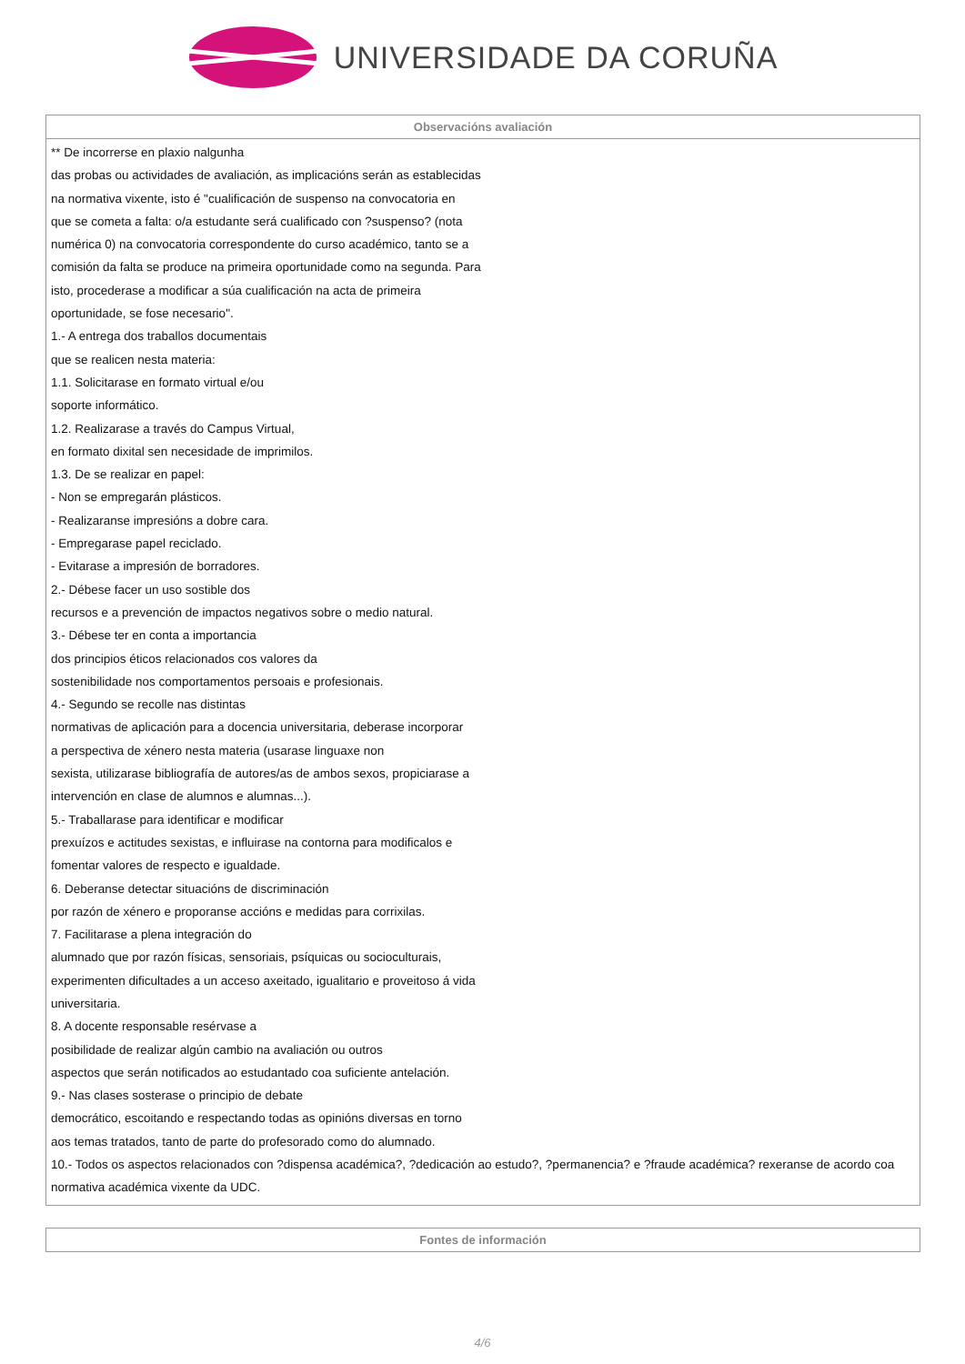UNIVERSIDADE DA CORUÑA
| Observacións avaliación |
| --- |
| ** De incorrerse en plaxio nalgunha das probas ou actividades de avaliación, as implicacións serán as establecidas na normativa vixente, isto é "cualificación de suspenso na convocatoria en que se cometa a falta: o/a estudante será cualificado con ?suspenso? (nota numérica 0) na convocatoria correspondente do curso académico, tanto se a comisión da falta se produce na primeira oportunidade como na segunda. Para isto, procederase a modificar a súa cualificación na acta de primeira oportunidade, se fose necesario". 1.- A entrega dos traballos documentais que se realicen nesta materia: 1.1. Solicitarase en formato virtual e/ou soporte informático. 1.2. Realizarase a través do Campus Virtual, en formato dixital sen necesidade de imprimilos. 1.3. De se realizar en papel: - Non se empregarán plásticos. - Realizaranse impresións a dobre cara. - Empregarase papel reciclado. - Evitarase a impresión de borradores. 2.- Débese facer un uso sostible dos recursos e a prevención de impactos negativos sobre o medio natural. 3.- Débese ter en conta a importancia dos principios éticos relacionados cos valores da sostenibilidade nos comportamentos persoais e profesionais. 4.- Segundo se recolle nas distintas normativas de aplicación para a docencia universitaria, deberase incorporar a perspectiva de xénero nesta materia (usarase linguaxe non sexista, utilizarase bibliografía de autores/as de ambos sexos, propiciarase a intervención en clase de alumnos e alumnas...). 5.- Traballarase para identificar e modificar prexuízos e actitudes sexistas, e influirase na contorna para modificalos e fomentar valores de respecto e igualdade. 6. Deberanse detectar situacións de discriminación por razón de xénero e proporanse accións e medidas para corrixilas. 7. Facilitarase a plena integración do alumnado que por razón físicas, sensoriais, psíquicas ou socioculturais, experimenten dificultades a un acceso axeitado, igualitario e proveitoso á vida universitaria. 8. A docente responsable resérvase a posibilidade de realizar algún cambio na avaliación ou outros aspectos que serán notificados ao estudantado coa suficiente antelación. 9.- Nas clases sosterase o principio de debate democrático, escoitando e respectando todas as opinións diversas en torno aos temas tratados, tanto de parte do profesorado como do alumnado. 10.- Todos os aspectos relacionados con ?dispensa académica?, ?dedicación ao estudo?, ?permanencia? e ?fraude académica? rexeranse de acordo coa normativa académica vixente da UDC. |
| Fontes de información |
| --- |
4/6